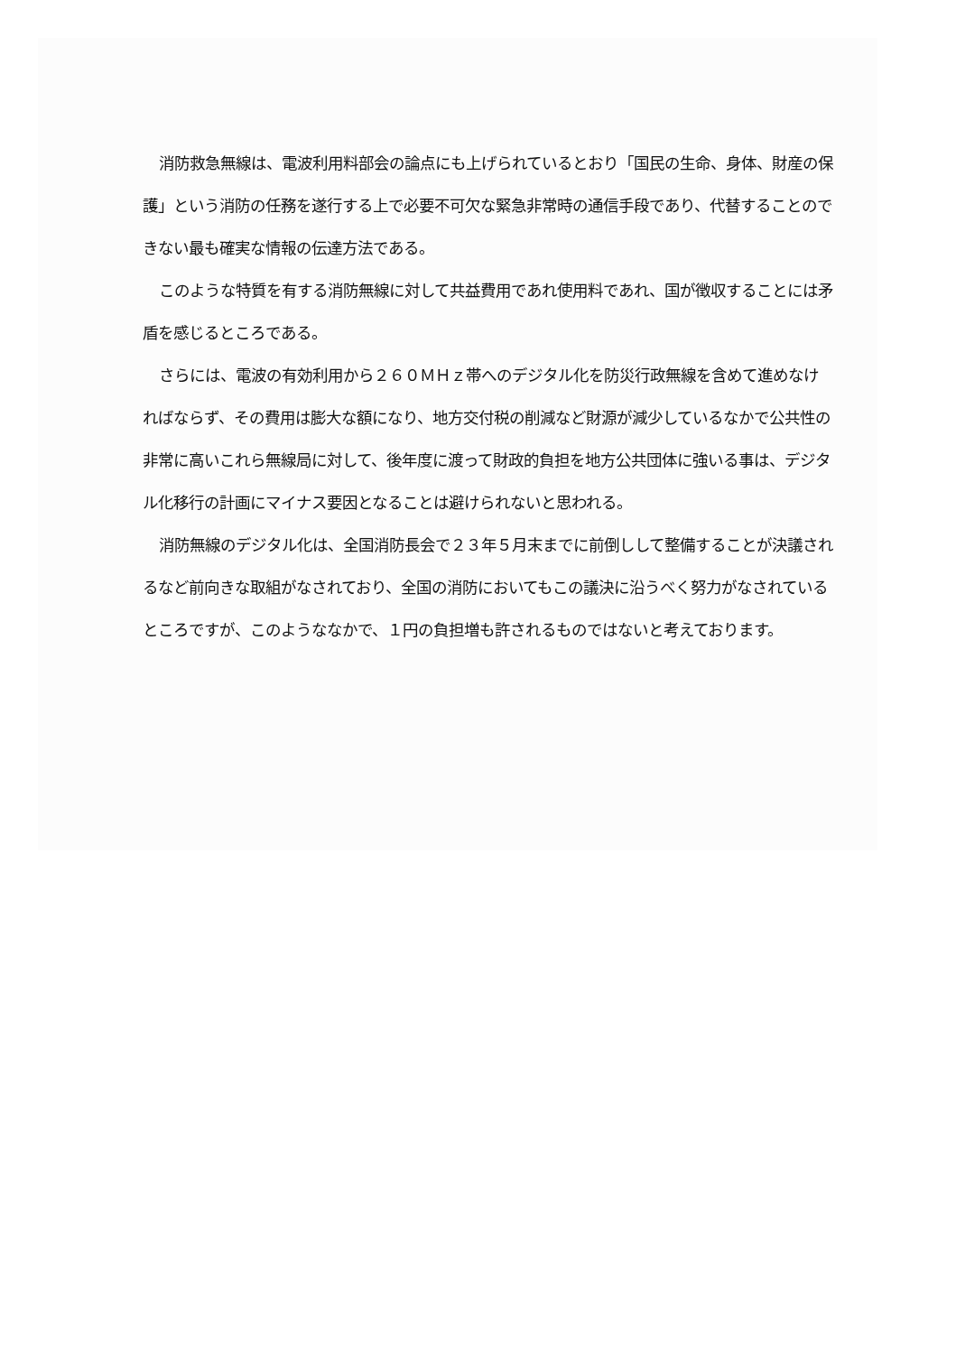消防救急無線は、電波利用料部会の論点にも上げられているとおり「国民の生命、身体、財産の保護」という消防の任務を遂行する上で必要不可欠な緊急非常時の通信手段であり、代替することのできない最も確実な情報の伝達方法である。
このような特質を有する消防無線に対して共益費用であれ使用料であれ、国が徴収することには矛盾を感じるところである。
さらには、電波の有効利用から２６０ＭＨｚ帯へのデジタル化を防災行政無線を含めて進めなければならず、その費用は膨大な額になり、地方交付税の削減など財源が減少しているなかで公共性の非常に高いこれら無線局に対して、後年度に渡って財政的負担を地方公共団体に強いる事は、デジタル化移行の計画にマイナス要因となることは避けられないと思われる。
消防無線のデジタル化は、全国消防長会で２３年５月末までに前倒しして整備することが決議されるなど前向きな取組がなされており、全国の消防においてもこの議決に沿うべく努力がなされているところですが、このようななかで、１円の負担増も許されるものではないと考えております。